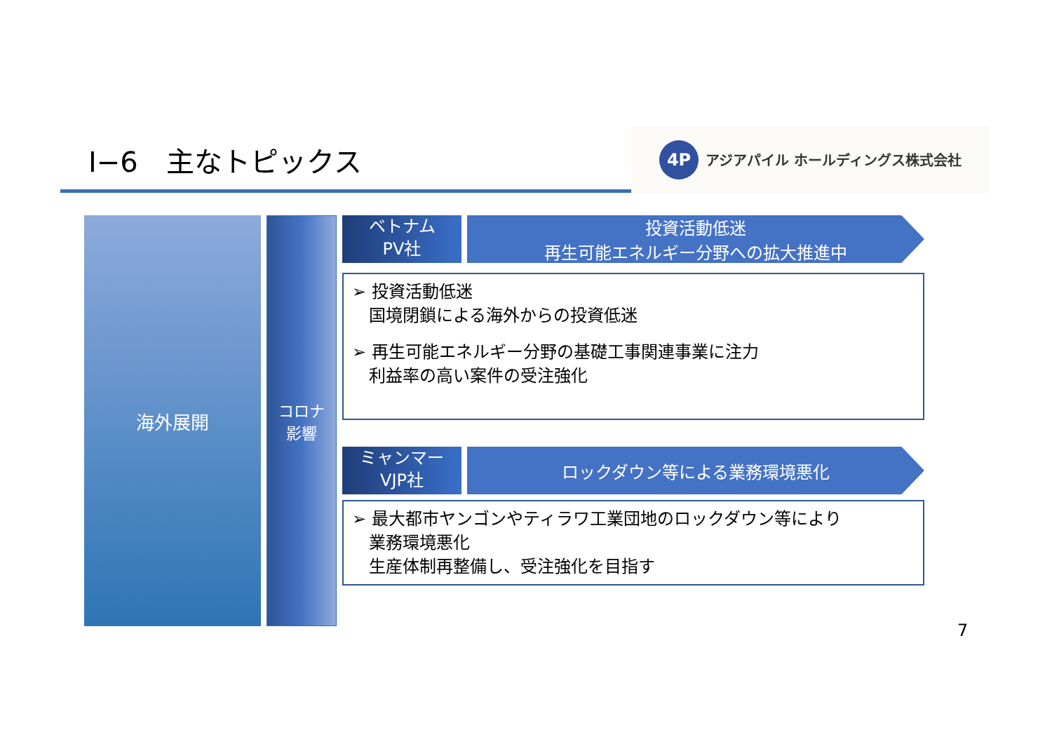Ⅰ−6　主なトピックス
4P
アジアパイル ホールディングス株式会社
海外展開
コロナ
影響
ベトナム
PV社
投資活動低迷
再生可能エネルギー分野への拡大推進中
➢ 投資活動低迷
　国境閉鎖による海外からの投資低迷
➢ 再生可能エネルギー分野の基礎工事関連事業に注力
　利益率の高い案件の受注強化
ミャンマー
VJP社
ロックダウン等による業務環境悪化
➢ 最大都市ヤンゴンやティラワ工業団地のロックダウン等により
　業務環境悪化
　生産体制再整備し、受注強化を目指す
7